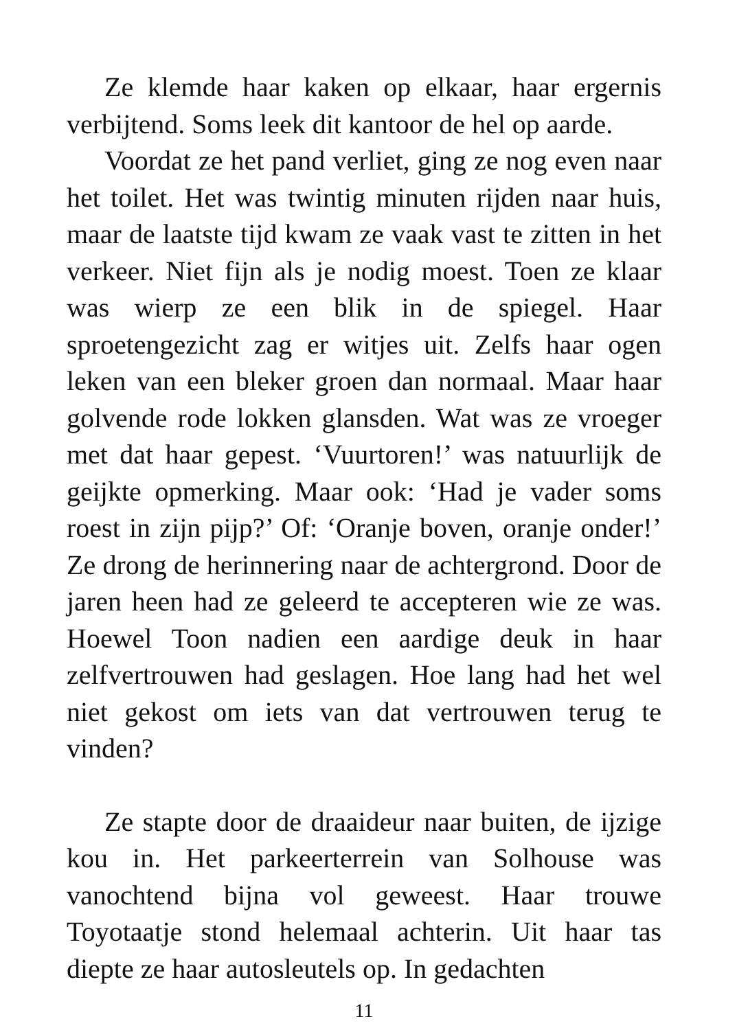Ze klemde haar kaken op elkaar, haar ergernis verbijtend. Soms leek dit kantoor de hel op aarde.
Voordat ze het pand verliet, ging ze nog even naar het toilet. Het was twintig minuten rijden naar huis, maar de laatste tijd kwam ze vaak vast te zitten in het verkeer. Niet fijn als je nodig moest. Toen ze klaar was wierp ze een blik in de spiegel. Haar sproetengezicht zag er witjes uit. Zelfs haar ogen leken van een bleker groen dan normaal. Maar haar golvende rode lokken glansden. Wat was ze vroeger met dat haar gepest. ‘Vuurtoren!’ was natuurlijk de geijkte opmerking. Maar ook: ‘Had je vader soms roest in zijn pijp?’ Of: ‘Oranje boven, oranje onder!’ Ze drong de herinnering naar de achtergrond. Door de jaren heen had ze geleerd te accepteren wie ze was. Hoewel Toon nadien een aardige deuk in haar zelfvertrouwen had geslagen. Hoe lang had het wel niet gekost om iets van dat vertrouwen terug te vinden?
Ze stapte door de draaideur naar buiten, de ijzige kou in. Het parkeerterrein van Solhouse was vanochtend bijna vol geweest. Haar trouwe Toyotaatje stond helemaal achterin. Uit haar tas diepte ze haar autosleutels op. In gedachten
11